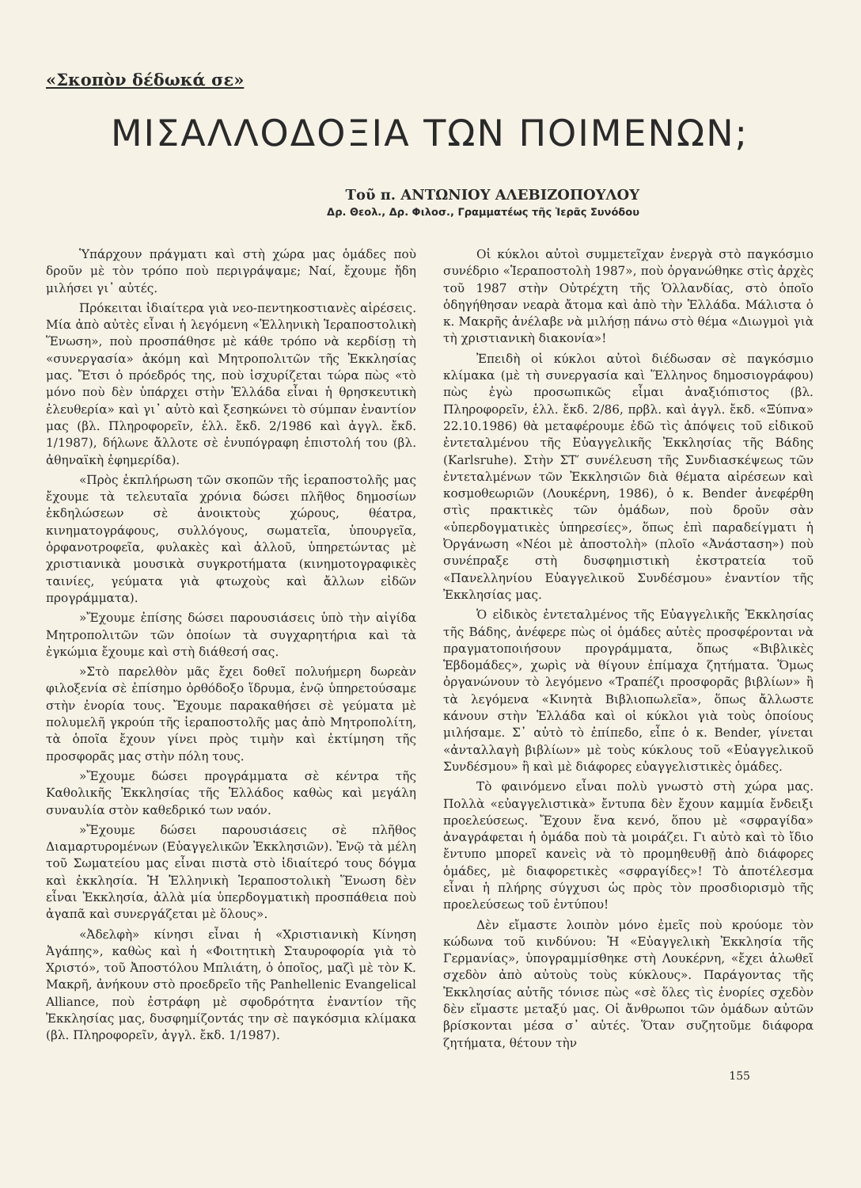«Σκοπὸν δέδωκά σε»
ΜΙΣΑΛΛΟΔΟΞΙΑ ΤΩΝ ΠΟΙΜΕΝΩΝ;
Τοῦ π. ΑΝΤΩΝΙΟΥ ΑΛΕΒΙΖΟΠΟΥΛΟΥ
Δρ. Θεολ., Δρ. Φιλοσ., Γραμματέως τῆς Ἱερᾶς Συνόδου
Ὑπάρχουν πράγματι καὶ στὴ χώρα μας ὁμάδες ποὺ δροῦν μὲ τὸν τρόπο ποὺ περιγράψαμε; Ναί, ἔχουμε ἤδη μιλήσει γι᾽ αὐτές.
Πρόκειται ἰδιαίτερα γιὰ νεο-πεντηκοστιανὲς αἱρέσεις. Μία ἀπὸ αὐτὲς εἶναι ἡ λεγόμενη «Ἑλληνικὴ Ἱεραποστολικὴ Ἕνωση», ποὺ προσπάθησε μὲ κάθε τρόπο νὰ κερδίσῃ τὴ «συνεργασία» ἀκόμη καὶ Μητροπολιτῶν τῆς Ἐκκλησίας μας. Ἔτσι ὁ πρόεδρός της, ποὺ ἰσχυρίζεται τώρα πὼς «τὸ μόνο ποὺ δὲν ὑπάρχει στὴν Ἑλλάδα εἶναι ἡ θρησκευτικὴ ἐλευθερία» καὶ γι᾽ αὐτὸ καὶ ξεσηκώνει τὸ σύμπαν ἐναντίον μας (βλ. Πληροφορεῖν, ἑλλ. ἔκδ. 2/1986 καὶ ἀγγλ. ἔκδ. 1/1987), δήλωνε ἄλλοτε σὲ ἐνυπόγραφη ἐπιστολή του (βλ. ἀθηναϊκὴ ἐφημερίδα).
«Πρὸς ἐκπλήρωση τῶν σκοπῶν τῆς ἱεραποστολῆς μας ἔχουμε τὰ τελευταῖα χρόνια δώσει πλῆθος δημοσίων ἐκδηλώσεων σὲ ἀνοικτοὺς χώρους, θέατρα, κινηματογράφους, συλλόγους, σωματεῖα, ὑπουργεῖα, ὀρφανοτροφεῖα, φυλακὲς καὶ ἀλλοῦ, ὑπηρετώντας μὲ χριστιανικὰ μουσικὰ συγκροτήματα (κινημοτογραφικὲς ταινίες, γεύματα γιὰ φτωχοὺς καὶ ἄλλων εἰδῶν προγράμματα).
»Ἔχουμε ἐπίσης δώσει παρουσιάσεις ὑπὸ τὴν αἰγίδα Μητροπολιτῶν τῶν ὁποίων τὰ συγχαρητήρια καὶ τὰ ἐγκώμια ἔχουμε καὶ στὴ διάθεσή σας.
»Στὸ παρελθὸν μᾶς ἔχει δοθεῖ πολυήμερη δωρεὰν φιλοξενία σὲ ἐπίσημο ὀρθόδοξο ἵδρυμα, ἐνῷ ὑπηρετούσαμε στὴν ἐνορία τους. Ἔχουμε παρακαθήσει σὲ γεύματα μὲ πολυμελῆ γκρούπ τῆς ἱεραποστολῆς μας ἀπὸ Μητροπολίτη, τὰ ὁποῖα ἔχουν γίνει πρὸς τιμὴν καὶ ἐκτίμηση τῆς προσφορᾶς μας στὴν πόλη τους.
»Ἔχουμε δώσει προγράμματα σὲ κέντρα τῆς Καθολικῆς Ἐκκλησίας τῆς Ἑλλάδος καθὼς καὶ μεγάλη συναυλία στὸν καθεδρικό των ναόν.
»Ἔχουμε δώσει παρουσιάσεις σὲ πλῆθος Διαμαρτυρομένων (Εὐαγγελικῶν Ἐκκλησιῶν). Ἐνῷ τὰ μέλη τοῦ Σωματείου μας εἶναι πιστὰ στὸ ἰδιαίτερό τους δόγμα καὶ ἐκκλησία. Ἡ Ἑλληνικὴ Ἱεραποστολικὴ Ἕνωση δὲν εἶναι Ἐκκλησία, ἀλλὰ μία ὑπερδογματικὴ προσπάθεια ποὺ ἀγαπᾶ καὶ συνεργάζεται μὲ ὅλους».
«Ἀδελφὴ» κίνησι εἶναι ἡ «Χριστιανικὴ Κίνηση Ἀγάπης», καθὼς καὶ ἡ «Φοιτητικὴ Σταυροφορία γιὰ τὸ Χριστό», τοῦ Ἀποστόλου Μπλιάτη, ὁ ὁποῖος, μαζὶ μὲ τὸν Κ. Μακρῆ, ἀνήκουν στὸ προεδρεῖο τῆς Panhellenic Evangelical Alliance, ποὺ ἐστράφη μὲ σφοδρότητα ἐναντίον τῆς Ἐκκλησίας μας, δυσφημίζοντάς την σὲ παγκόσμια κλίμακα (βλ. Πληροφορεῖν, ἀγγλ. ἔκδ. 1/1987).
Οἱ κύκλοι αὐτοὶ συμμετεῖχαν ἐνεργὰ στὸ παγκόσμιο συνέδριο «Ἱεραποστολὴ 1987», ποὺ ὀργανώθηκε στὶς ἀρχὲς τοῦ 1987 στὴν Οὐτρέχτη τῆς Ὁλλανδίας, στὸ ὁποῖο ὁδηγήθησαν νεαρὰ ἄτομα καὶ ἀπὸ τὴν Ἑλλάδα. Μάλιστα ὁ κ. Μακρῆς ἀνέλαβε νὰ μιλήσῃ πάνω στὸ θέμα «Διωγμοὶ γιὰ τὴ χριστιανικὴ διακονία»!
Ἐπειδὴ οἱ κύκλοι αὐτοὶ διέδωσαν σὲ παγκόσμιο κλίμακα (μὲ τὴ συνεργασία καὶ Ἕλληνος δημοσιογράφου) πὼς ἐγὼ προσωπικῶς εἶμαι ἀναξιόπιστος (βλ. Πληροφορεῖν, ἑλλ. ἔκδ. 2/86, πρβλ. καὶ ἀγγλ. ἔκδ. «Ξύπνα» 22.10.1986) θὰ μεταφέρουμε ἐδῶ τὶς ἀπόψεις τοῦ εἰδικοῦ ἐντεταλμένου τῆς Εὐαγγελικῆς Ἐκκλησίας τῆς Βάδης (Karlsruhe). Στὴν ΣΤ′ συνέλευση τῆς Συνδιασκέψεως τῶν ἐντεταλμένων τῶν Ἐκκλησιῶν διὰ θέματα αἱρέσεων καὶ κοσμοθεωριῶν (Λουκέρνη, 1986), ὁ κ. Bender ἀνεφέρθη στὶς πρακτικὲς τῶν ὁμάδων, ποὺ δροῦν σὰν «ὑπερδογματικὲς ὑπηρεσίες», ὅπως ἐπὶ παραδείγματι ἡ Ὀργάνωση «Νέοι μὲ ἀποστολὴ» (πλοῖο «Ἀνάσταση») ποὺ συνέπραξε στὴ δυσφημιστικὴ ἐκστρατεία τοῦ «Πανελληνίου Εὐαγγελικοῦ Συνδέσμου» ἐναντίον τῆς Ἐκκλησίας μας.
Ὁ εἰδικὸς ἐντεταλμένος τῆς Εὐαγγελικῆς Ἐκκλησίας τῆς Βάδης, ἀνέφερε πὼς οἱ ὁμάδες αὐτὲς προσφέρονται νὰ πραγματοποιήσουν προγράμματα, ὅπως «Βιβλικὲς Ἑβδομάδες», χωρὶς νὰ θίγουν ἐπίμαχα ζητήματα. Ὅμως ὀργανώνουν τὸ λεγόμενο «Τραπέζι προσφορᾶς βιβλίων» ἢ τὰ λεγόμενα «Κινητὰ Βιβλιοπωλεῖα», ὅπως ἄλλωστε κάνουν στὴν Ἑλλάδα καὶ οἱ κύκλοι γιὰ τοὺς ὁποίους μιλήσαμε. Σ᾽ αὐτὸ τὸ ἐπίπεδο, εἶπε ὁ κ. Bender, γίνεται «ἀνταλλαγὴ βιβλίων» μὲ τοὺς κύκλους τοῦ «Εὐαγγελικοῦ Συνδέσμου» ἢ καὶ μὲ διάφορες εὐαγγελιστικὲς ὁμάδες.
Τὸ φαινόμενο εἶναι πολὺ γνωστὸ στὴ χώρα μας. Πολλὰ «εὐαγγελιστικὰ» ἔντυπα δὲν ἔχουν καμμία ἔνδειξι προελεύσεως. Ἔχουν ἕνα κενό, ὅπου μὲ «σφραγίδα» ἀναγράφεται ἡ ὁμάδα ποὺ τὰ μοιράζει. Γι αὐτὸ καὶ τὸ ἴδιο ἔντυπο μπορεῖ κανεὶς νὰ τὸ προμηθευθῇ ἀπὸ διάφορες ὁμάδες, μὲ διαφορετικὲς «σφραγίδες»! Τὸ ἀποτέλεσμα εἶναι ἡ πλήρης σύγχυσι ὡς πρὸς τὸν προσδιορισμὸ τῆς προελεύσεως τοῦ ἐντύπου!
Δὲν εἴμαστε λοιπὸν μόνο ἐμεῖς ποὺ κρούομε τὸν κώδωνα τοῦ κινδύνου: Ἡ «Εὐαγγελικὴ Ἐκκλησία τῆς Γερμανίας», ὑπογραμμίσθηκε στὴ Λουκέρνη, «ἔχει ἁλωθεῖ σχεδὸν ἀπὸ αὐτοὺς τοὺς κύκλους». Παράγοντας τῆς Ἐκκλησίας αὐτῆς τόνισε πὼς «σὲ ὅλες τὶς ἐνορίες σχεδὸν δὲν εἴμαστε μεταξύ μας. Οἱ ἄνθρωποι τῶν ὁμάδων αὐτῶν βρίσκονται μέσα σ᾽ αὐτές. Ὅταν συζητοῦμε διάφορα ζητήματα, θέτουν τὴν
155